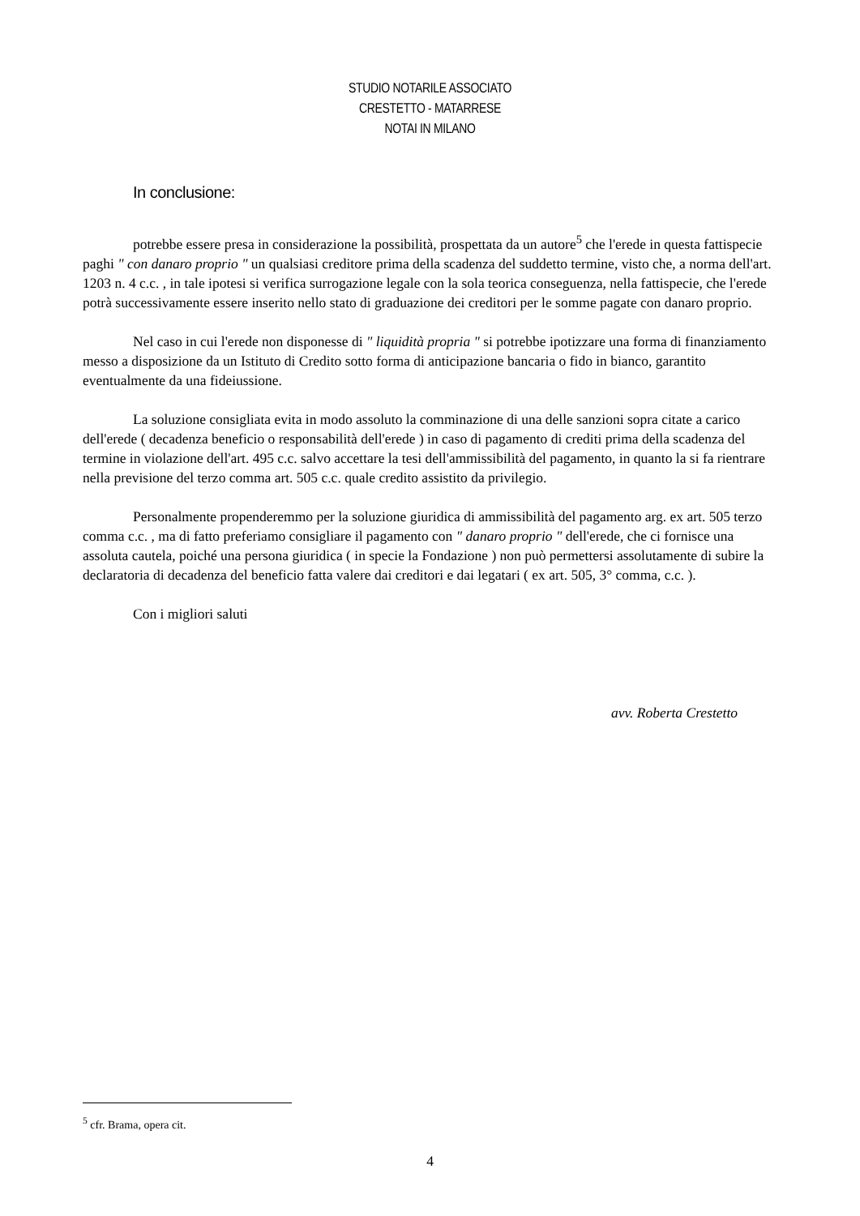STUDIO NOTARILE ASSOCIATO
CRESTETTO - MATARRESE
NOTAI IN MILANO
In conclusione:
potrebbe essere presa in considerazione la possibilità, prospettata da un autore<sup>5</sup> che l'erede in questa fattispecie paghi " con danaro proprio " un qualsiasi creditore prima della scadenza del suddetto termine, visto che, a norma dell'art. 1203 n. 4 c.c. , in tale ipotesi si verifica surrogazione legale con la sola teorica conseguenza, nella fattispecie, che l'erede potrà successivamente essere inserito nello stato di graduazione dei creditori per le somme pagate con danaro proprio.
Nel caso in cui l'erede non disponesse di " liquidità propria " si potrebbe ipotizzare una forma di finanziamento messo a disposizione da un Istituto di Credito sotto forma di anticipazione bancaria o fido in bianco, garantito eventualmente da una fideiussione.
La soluzione consigliata evita in modo assoluto la comminazione di una delle sanzioni sopra citate a carico dell'erede ( decadenza beneficio o responsabilità dell'erede ) in caso di pagamento di crediti prima della scadenza del termine in violazione dell'art. 495 c.c. salvo accettare la tesi dell'ammissibilità del pagamento, in quanto la si fa rientrare nella previsione del terzo comma art. 505 c.c. quale credito assistito da privilegio.
Personalmente propenderemmo per la soluzione giuridica di ammissibilità del pagamento arg. ex art. 505 terzo comma c.c. , ma di fatto preferiamo consigliare il pagamento con " danaro proprio " dell'erede, che ci fornisce una assoluta cautela, poiché una persona giuridica ( in specie la Fondazione ) non può permettersi assolutamente di subire la declaratoria di decadenza del beneficio fatta valere dai creditori e dai legatari ( ex art. 505, 3° comma, c.c. ).
Con i migliori saluti
avv. Roberta Crestetto
<sup>5</sup> cfr. Brama, opera cit.
4